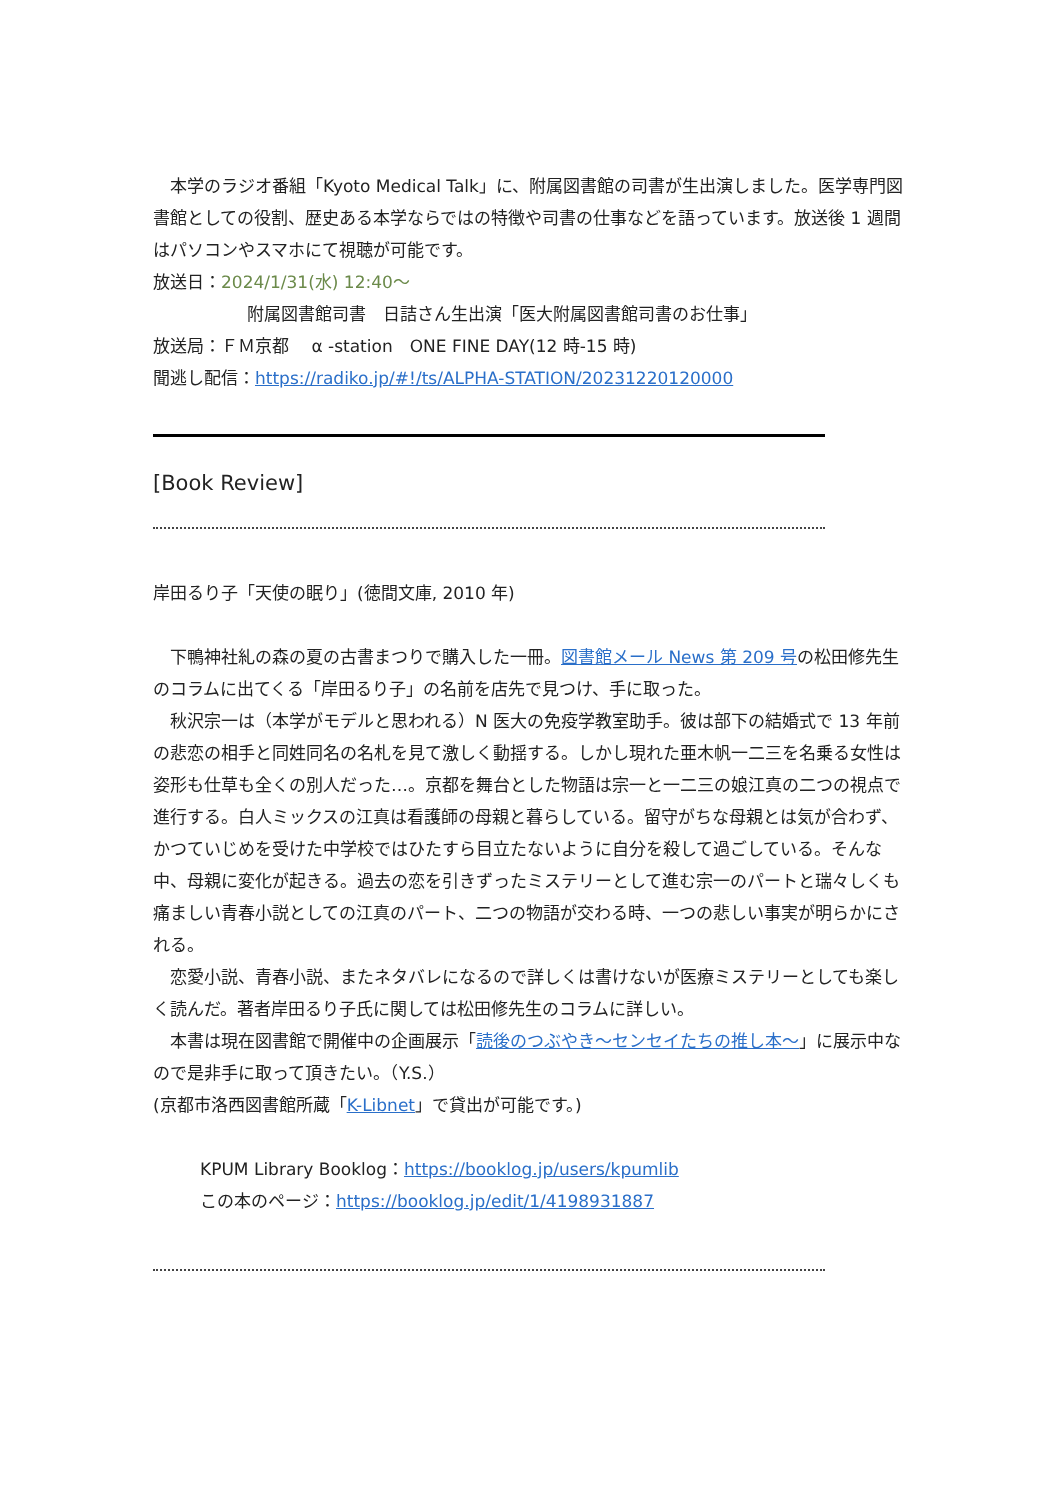本学のラジオ番組「Kyoto Medical Talk」に、附属図書館の司書が生出演しました。医学専門図書館としての役割、歴史ある本学ならではの特徴や司書の仕事などを語っています。放送後 1 週間はパソコンやスマホにて視聴が可能です。
放送日：2024/1/31(水) 12:40～
附属図書館司書　日詰さん生出演「医大附属図書館司書のお仕事」
放送局：ＦＭ京都　 α -station　ONE FINE DAY(12 時-15 時)
聞逃し配信：https://radiko.jp/#!/ts/ALPHA-STATION/20231220120000
[Book Review]
岸田るり子「天使の眠り」(徳間文庫, 2010 年)
下鴨神社糺の森の夏の古書まつりで購入した一冊。図書館メール News 第 209 号の松田修先生のコラムに出てくる「岸田るり子」の名前を店先で見つけ、手に取った。
秋沢宗一は（本学がモデルと思われる）N 医大の免疫学教室助手。彼は部下の結婚式で 13 年前の悲恋の相手と同姓同名の名札を見て激しく動揺する。しかし現れた亜木帆一二三を名乗る女性は姿形も仕草も全くの別人だった…。京都を舞台とした物語は宗一と一二三の娘江真の二つの視点で進行する。白人ミックスの江真は看護師の母親と暮らしている。留守がちな母親とは気が合わず、かつていじめを受けた中学校ではひたすら目立たないように自分を殺して過ごしている。そんな中、母親に変化が起きる。過去の恋を引きずったミステリーとして進む宗一のパートと瑞々しくも痛ましい青春小説としての江真のパート、二つの物語が交わる時、一つの悲しい事実が明らかにされる。
恋愛小説、青春小説、またネタバレになるので詳しくは書けないが医療ミステリーとしても楽しく読んだ。著者岸田るり子氏に関しては松田修先生のコラムに詳しい。
本書は現在図書館で開催中の企画展示「読後のつぶやき～センセイたちの推し本～」に展示中なので是非手に取って頂きたい。（Y.S.）
(京都市洛西図書館所蔵「K-Libnet」で貸出が可能です。)
KPUM Library Booklog：https://booklog.jp/users/kpumlib
この本のページ：https://booklog.jp/edit/1/4198931887